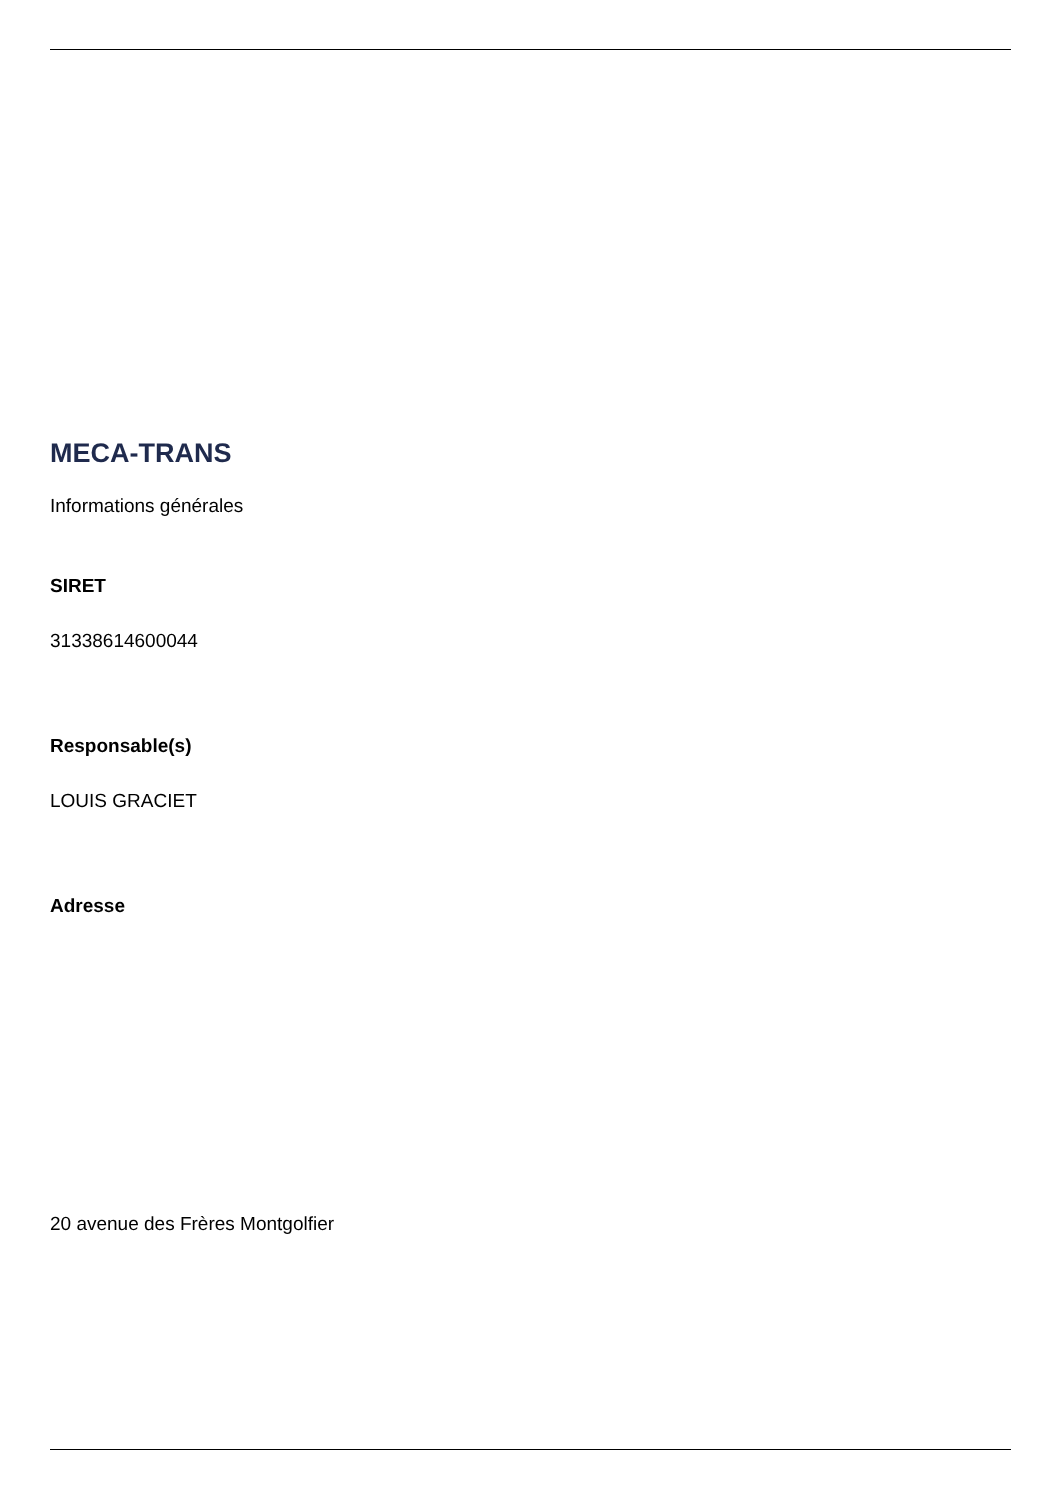MECA-TRANS
Informations générales
SIRET
31338614600044
Responsable(s)
LOUIS GRACIET
Adresse
20 avenue des Frères Montgolfier